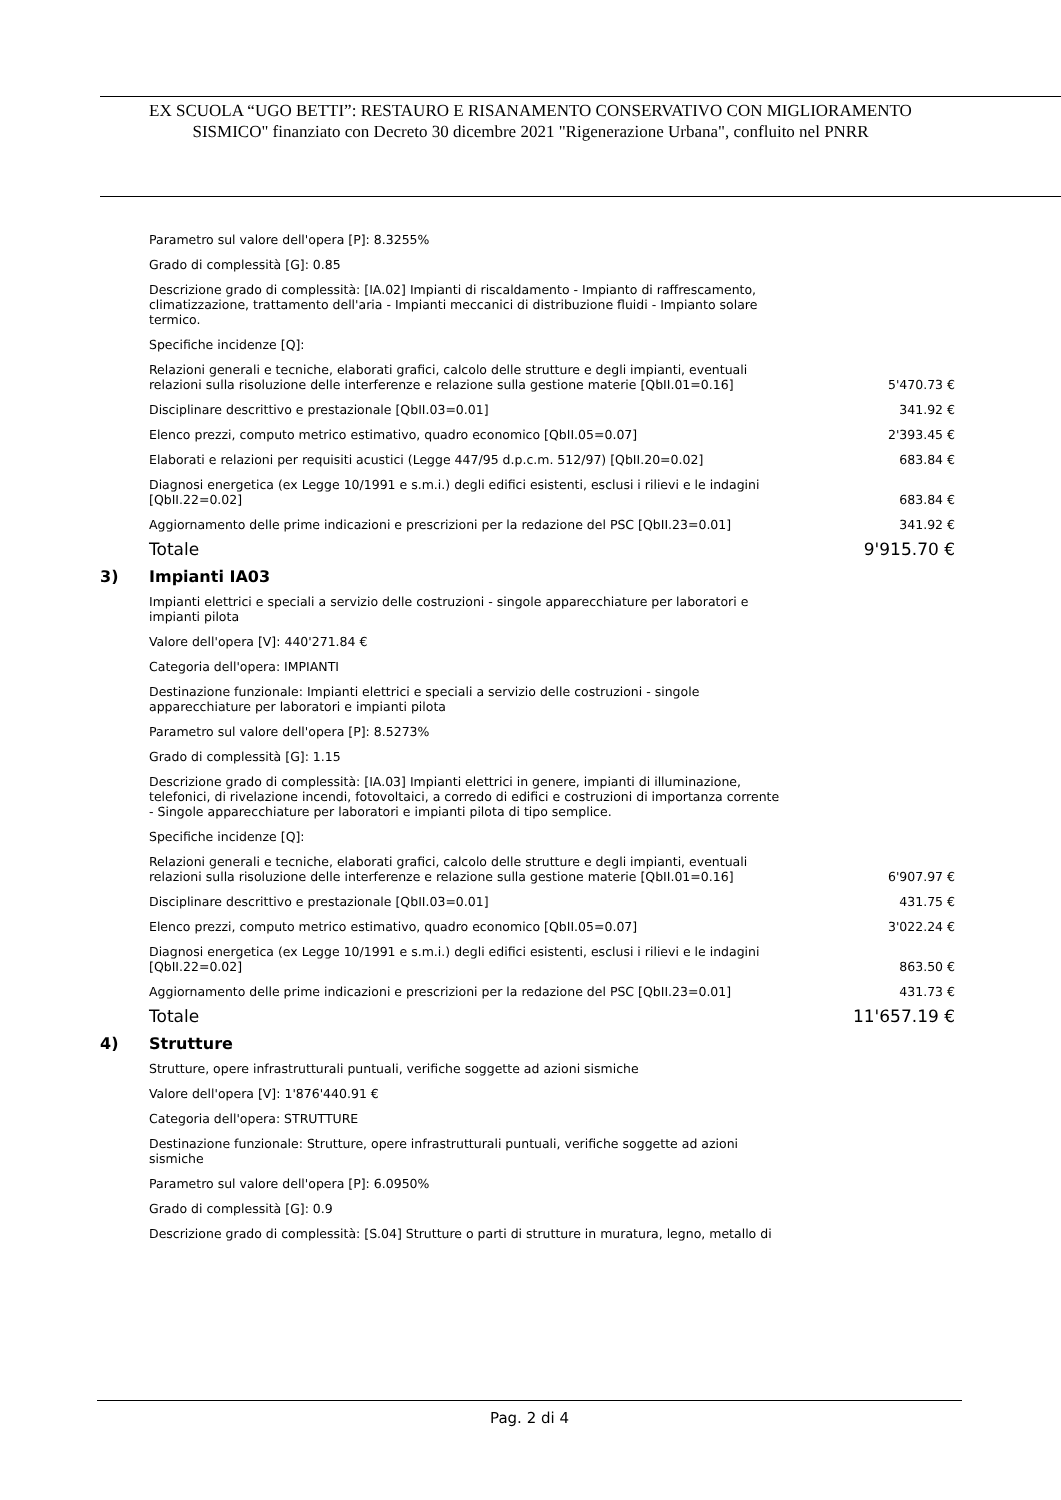EX SCUOLA “UGO BETTI”: RESTAURO E RISANAMENTO CONSERVATIVO CON MIGLIORAMENTO
SISMICO" finanziato con Decreto 30 dicembre 2021 "Rigenerazione Urbana", confluito nel PNRR
Parametro sul valore dell'opera [P]: 8.3255%
Grado di complessità [G]: 0.85
Descrizione grado di complessità: [IA.02] Impianti di riscaldamento - Impianto di raffrescamento,
climatizzazione, trattamento dell'aria - Impianti meccanici di distribuzione fluidi - Impianto solare
termico.
Specifiche incidenze [Q]:
| Relazioni generali e tecniche, elaborati grafici, calcolo delle strutture e degli impianti, eventuali relazioni sulla risoluzione delle interferenze e relazione sulla gestione materie [QbII.01=0.16] | 5'470.73 € |
| Disciplinare descrittivo e prestazionale [QbII.03=0.01] | 341.92 € |
| Elenco prezzi, computo metrico estimativo, quadro economico [QbII.05=0.07] | 2'393.45 € |
| Elaborati e relazioni per requisiti acustici (Legge 447/95 d.p.c.m. 512/97) [QbII.20=0.02] | 683.84 € |
| Diagnosi energetica (ex Legge 10/1991 e s.m.i.) degli edifici esistenti, esclusi i rilievi e le indagini [QbII.22=0.02] | 683.84 € |
| Aggiornamento delle prime indicazioni e prescrizioni per la redazione del PSC [QbII.23=0.01] | 341.92 € |
| Totale | 9'915.70 € |
3) Impianti IA03
Impianti elettrici e speciali a servizio delle costruzioni - singole apparecchiature per laboratori e
impianti pilota
Valore dell'opera [V]: 440'271.84 €
Categoria dell'opera: IMPIANTI
Destinazione funzionale: Impianti elettrici e speciali a servizio delle costruzioni - singole
apparecchiature per laboratori e impianti pilota
Parametro sul valore dell'opera [P]: 8.5273%
Grado di complessità [G]: 1.15
Descrizione grado di complessità: [IA.03] Impianti elettrici in genere, impianti di illuminazione,
telefonici, di rivelazione incendi, fotovoltaici, a corredo di edifici e costruzioni di importanza corrente
- Singole apparecchiature per laboratori e impianti pilota di tipo semplice.
Specifiche incidenze [Q]:
| Relazioni generali e tecniche, elaborati grafici, calcolo delle strutture e degli impianti, eventuali relazioni sulla risoluzione delle interferenze e relazione sulla gestione materie [QbII.01=0.16] | 6'907.97 € |
| Disciplinare descrittivo e prestazionale [QbII.03=0.01] | 431.75 € |
| Elenco prezzi, computo metrico estimativo, quadro economico [QbII.05=0.07] | 3'022.24 € |
| Diagnosi energetica (ex Legge 10/1991 e s.m.i.) degli edifici esistenti, esclusi i rilievi e le indagini [QbII.22=0.02] | 863.50 € |
| Aggiornamento delle prime indicazioni e prescrizioni per la redazione del PSC [QbII.23=0.01] | 431.73 € |
| Totale | 11'657.19 € |
4) Strutture
Strutture, opere infrastrutturali puntuali, verifiche soggette ad azioni sismiche
Valore dell'opera [V]: 1'876'440.91 €
Categoria dell'opera: STRUTTURE
Destinazione funzionale: Strutture, opere infrastrutturali puntuali, verifiche soggette ad azioni
sismiche
Parametro sul valore dell'opera [P]: 6.0950%
Grado di complessità [G]: 0.9
Descrizione grado di complessità: [S.04] Strutture o parti di strutture in muratura, legno, metallo di
Pag. 2 di 4